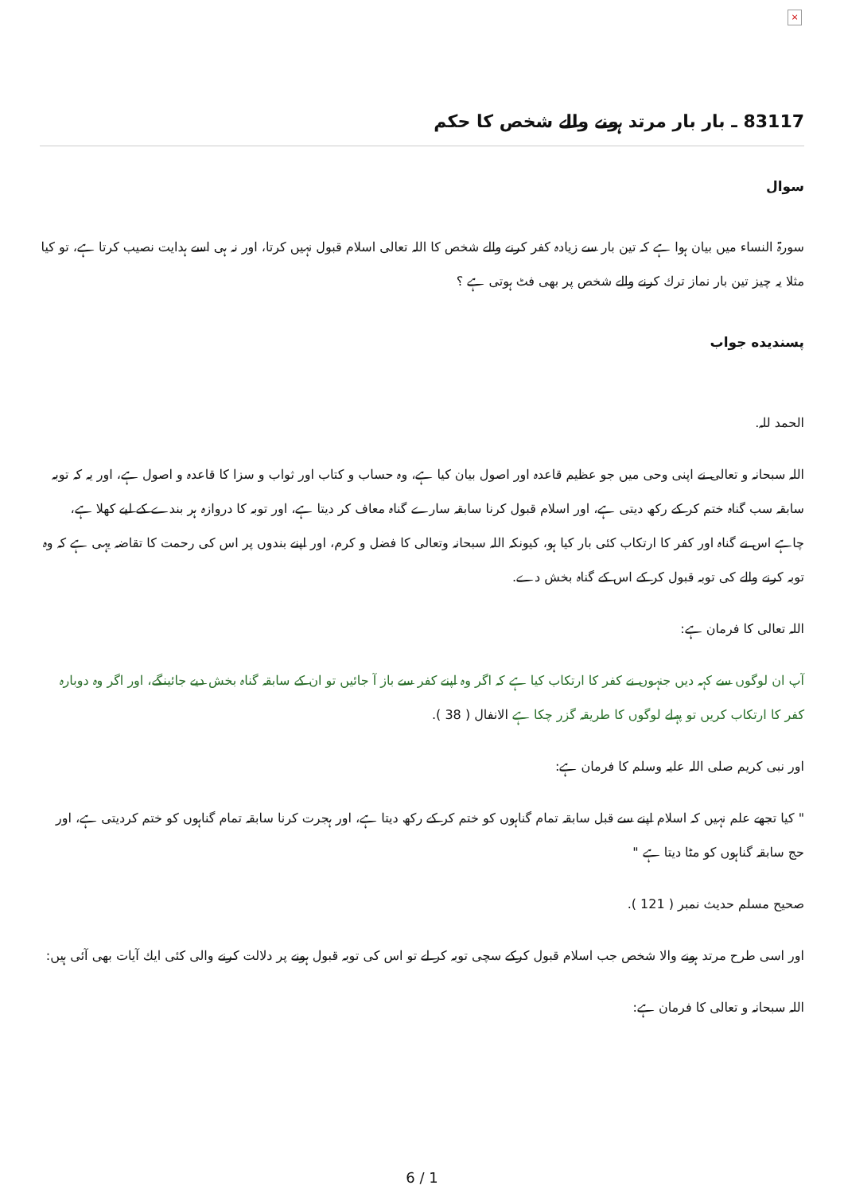×
83117 ـ بار بار مرتد ہونے والے شخص كا حكم
سوال
سورۃ النساء ميں بيان ہوا ہے كہ تين بار سے زيادہ كفر كرنے والے شخص كا اللہ تعالى اسلام قبول نہيں كرتا، اور نہ ہى اسے ہدايت نصيب كرتا ہے، تو كيا مثلا يہ چيز تين بار نماز ترك كرنے والے شخص پر بھى فٹ ہوتى ہے ؟
پسنديده جواب
الحمد للہ.
اللہ سبحانہ و تعالى نے اپنى وحى ميں جو عظيم قاعدہ اور اصول بيان كيا ہے، وہ حساب و كتاب اور ثواب و سزا كا قاعدہ و اصول ہے، اور يہ كہ توبہ سابقہ سب گناہ ختم كر كے ركھ ديتى ہے، اور اسلام قبول كرنا سابقہ سارے گناہ معاف كر ديتا ہے، اور توبہ كا دروازہ ہر بندے كے ليے كھلا ہے، چاہے اس نے گناہ اور كفر كا ارتكاب كئى بار كيا ہو، كيونكہ اللہ سبحانہ وتعالى كا فضل و كرم، اور اپنے بندوں پر اس كى رحمت كا تقاضہ يہى ہے كہ وہ توبہ كرنے والے كى توبہ قبول كر كے اس كے گناہ بخش دے.
اللہ تعالى كا فرمان ہے:
آپ ان لوگوں سے كہہ ديں جنہوں نے كفر كا ارتكاب كيا ہے كہ اگر وہ اپنے كفر سے باز آ جائيں تو ان كے سابقہ گناہ بخش ديے جائينگے، اور اگر وہ دوبارہ كفر كا ارتكاب كريں تو پہلے لوگوں كا طريقہ گزر چكا ہے الانفال ( 38 ).
اور نبى كريم صلى اللہ عليہ وسلم كا فرمان ہے:
" كيا تجھے علم نہيں كہ اسلام اپنے سے قبل سابقہ تمام گناہوں كو ختم كر كے ركھ ديتا ہے، اور ہجرت كرنا سابقہ تمام گناہوں كو ختم كرديتى ہے، اور حج سابقہ گناہوں كو مٹا ديتا ہے "
صحيح مسلم حديث نمبر ( 121 ).
اور اسى طرح مرتد ہونے والا شخص جب اسلام قبول كركے سچى توبہ كر لے تو اس كى توبہ قبول ہونے پر دلالت كرنے والى كئى ايك آيات بھى آئى ہيں:
اللہ سبحانہ و تعالى كا فرمان ہے:
6 / 1